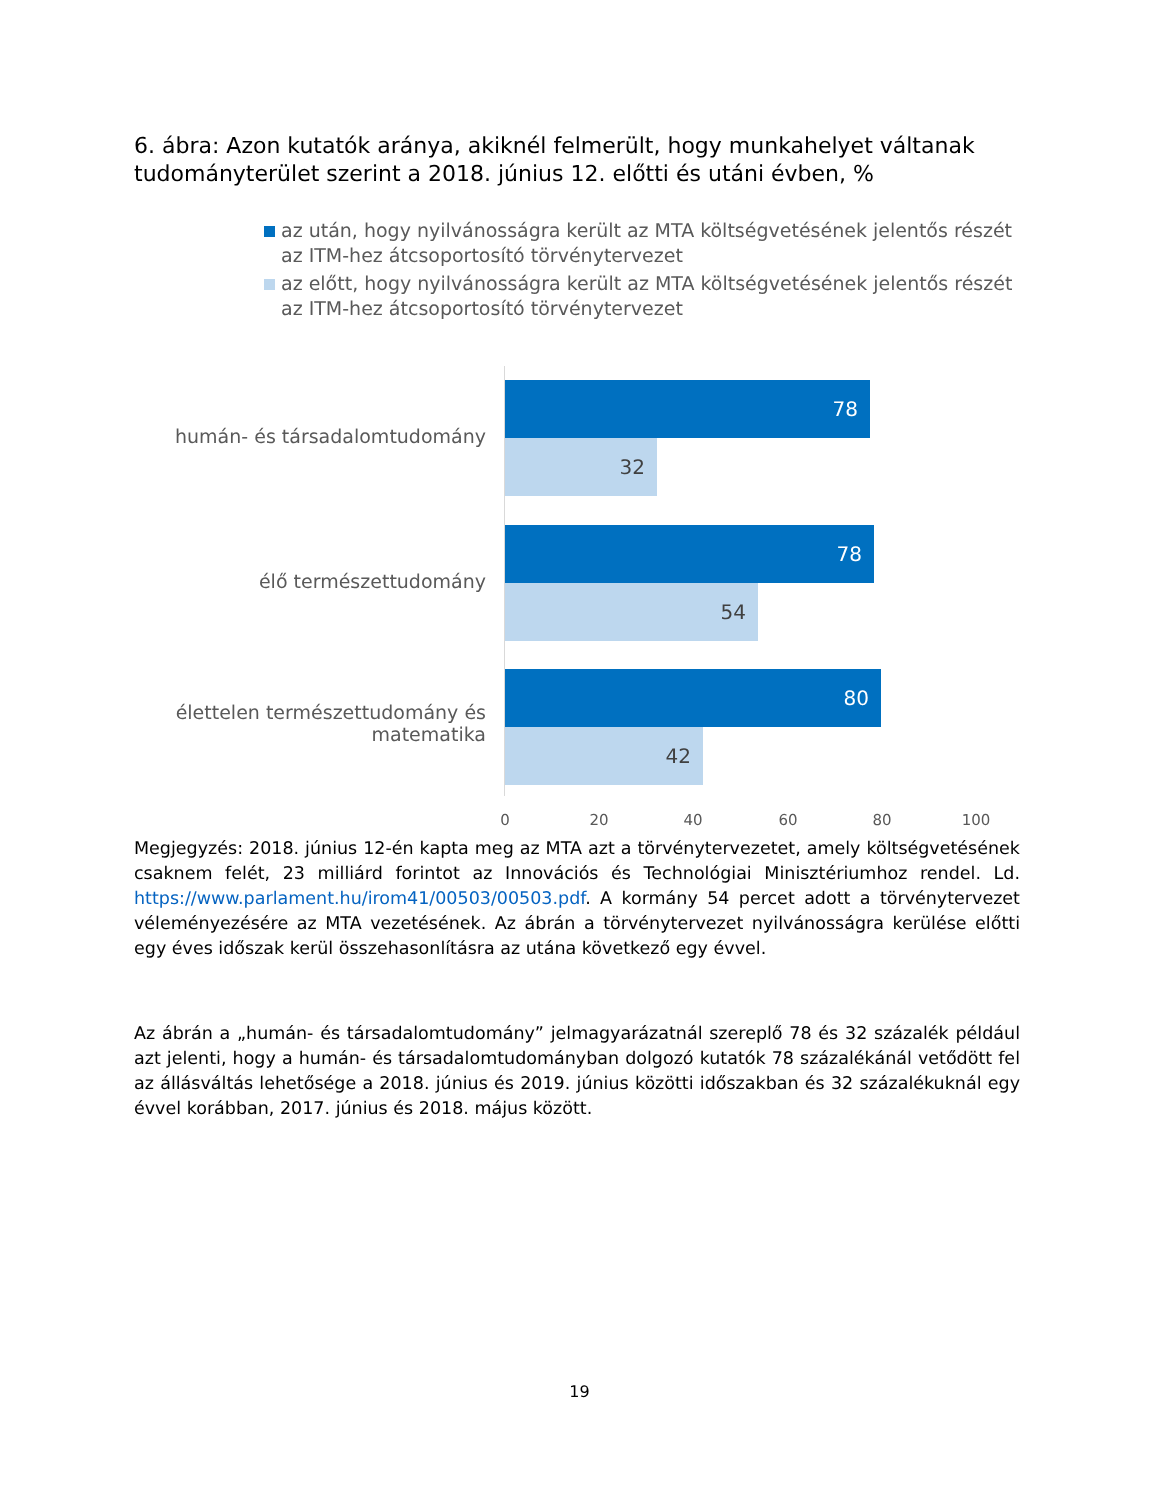6. ábra: Azon kutatók aránya, akiknél felmerült, hogy munkahelyet váltanak tudományterület szerint a 2018. június 12. előtti és utáni évben, %
az után, hogy nyilvánosságra került az MTA költségvetésének jelentős részét az ITM-hez átcsoportosító törvénytervezet
az előtt, hogy nyilvánosságra került az MTA költségvetésének jelentős részét az ITM-hez átcsoportosító törvénytervezet
humán- és társadalomtudomány
78
32
élő természettudomány
78
54
élettelen természettudomány és matematika
80
42
0 20 40 60 80 100
Megjegyzés: 2018. június 12-én kapta meg az MTA azt a törvénytervezetet, amely költségvetésének csaknem felét, 23 milliárd forintot az Innovációs és Technológiai Minisztériumhoz rendel. Ld. https://www.parlament.hu/irom41/00503/00503.pdf. A kormány 54 percet adott a törvénytervezet véleményezésére az MTA vezetésének. Az ábrán a törvénytervezet nyilvánosságra kerülése előtti egy éves időszak kerül összehasonlításra az utána következő egy évvel.
Az ábrán a „humán- és társadalomtudomány” jelmagyarázatnál szereplő 78 és 32 százalék például azt jelenti, hogy a humán- és társadalomtudományban dolgozó kutatók 78 százalékánál vetődött fel az állásváltás lehetősége a 2018. június és 2019. június közötti időszakban és 32 százalékuknál egy évvel korábban, 2017. június és 2018. május között.
19